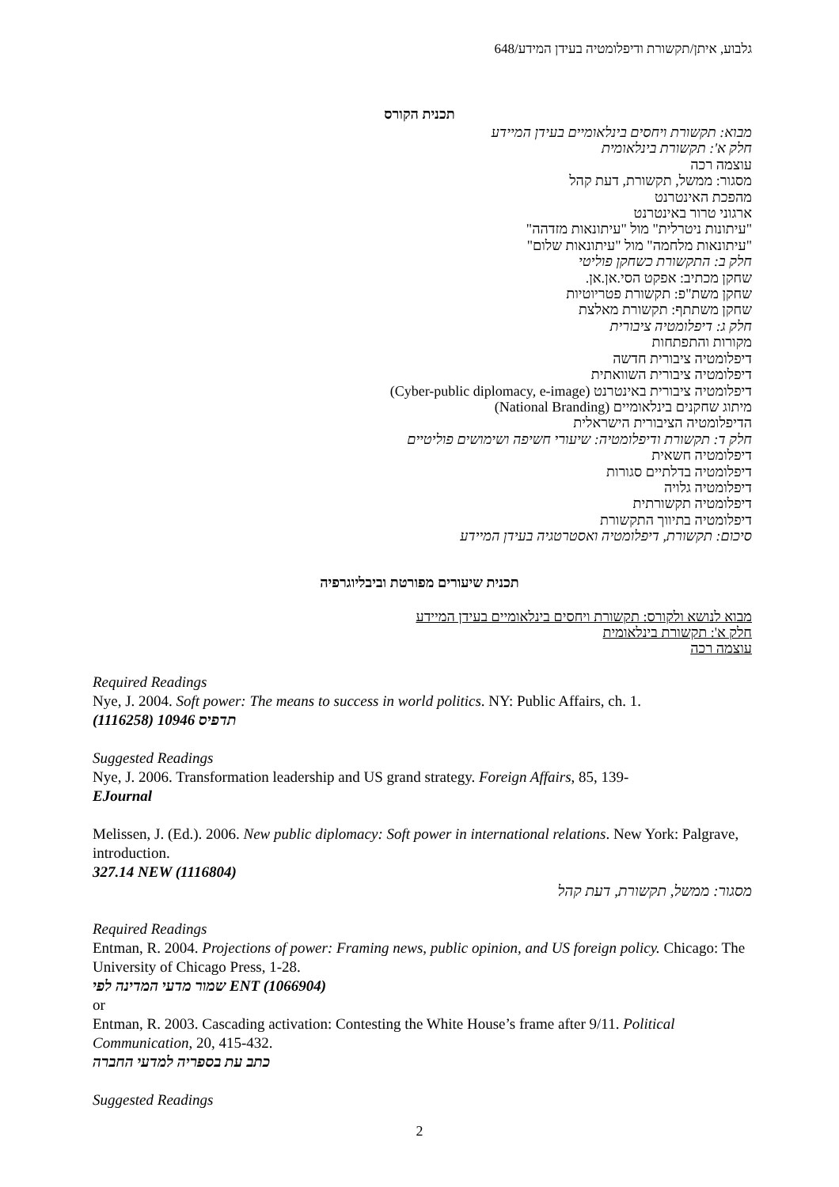גלבוע, איתן/תקשורת ודיפלומטיה בעידן המידע/648
תכנית הקורס
מבוא: תקשורת ויחסים בינלאומיים בעידן המיידע
חלק א': תקשורת בינלאומית
עוצמה רכה
מסגור: ממשל, תקשורת, דעת קהל
מהפכת האינטרנט
ארגוני טרור באינטרנט
"עיתונות ניטרלית" מול "עיתונאות מזדהה"
"עיתונאות מלחמה" מול "עיתונאות שלום"
חלק ב: התקשורת כשחקן פוליטי
שחקן מכתיב: אפקט הסי.אן.אן.
שחקן משת"פ: תקשורת פטריוטיות
שחקן משתתף: תקשורת מאלצת
חלק ג: דיפלומטיה ציבורית
מקורות והתפתחות
דיפלומטיה ציבורית חדשה
דיפלומטיה ציבורית השוואתית
דיפלומטיה ציבורית באינטרנט (Cyber-public diplomacy, e-image)
מיתוג שחקנים בינלאומיים (National Branding)
הדיפלומטיה הציבורית הישראלית
חלק ד: תקשורת ודיפלומטיה: שיעורי חשיפה ושימושים פוליטיים
דיפלומטיה חשאית
דיפלומטיה בדלתיים סגורות
דיפלומטיה גלויה
דיפלומטיה תקשורתית
דיפלומטיה בתיווך התקשורת
סיכום: תקשורת, דיפלומטיה ואסטרטגיה בעידן המיידע
תכנית שיעורים מפורטת וביבליוגרפיה
מבוא לנושא ולקורס: תקשורת ויחסים בינלאומיים בעידן המיידע
חלק א': תקשורת בינלאומית
עוצמה רכה
Required Readings
Nye, J. 2004. Soft power: The means to success in world politics. NY: Public Affairs, ch. 1.
תדפיס 10946 (1116258)
Suggested Readings
Nye, J. 2006. Transformation leadership and US grand strategy. Foreign Affairs, 85, 139-
EJournal
Melissen, J. (Ed.). 2006. New public diplomacy: Soft power in international relations. New York: Palgrave, introduction.
327.14 NEW (1116804)
מסגור: ממשל, תקשורת, דעת קהל
Required Readings
Entman, R. 2004. Projections of power: Framing news, public opinion, and US foreign policy. Chicago: The University of Chicago Press, 1-28.
שמור מדעי המדינה לפי ENT (1066904)
or
Entman, R. 2003. Cascading activation: Contesting the White House’s frame after 9/11. Political Communication, 20, 415-432.
כתב עת בספריה למדעי החברה
Suggested Readings
2